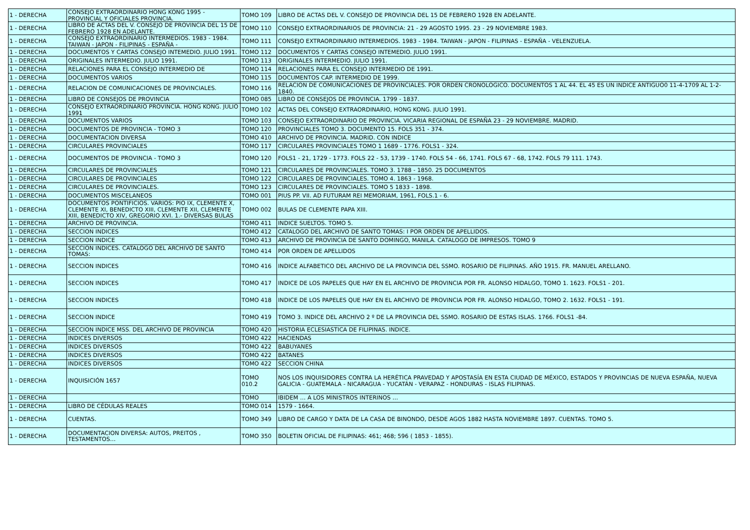| 1 - DERECHA | CONSEJO EXTRAORDINARIO HONG KONG 1995 - PROVINCIAL Y OFICIALES PROVINCIA. | TOMO 109 | LIBRO DE ACTAS DEL V. CONSEJO DE PROVINCIA DEL 15 DE FEBRERO 1928 EN ADELANTE. |
| 1 - DERECHA | LIBRO DE ACTAS DEL V. CONSEJO DE PROVINCIA DEL 15 DE FEBRERO 1928 EN ADELANTE. | TOMO 110 | CONSEJO EXTRAORDINARIOS DE PROVINCIA: 21 - 29 AGOSTO 1995. 23 - 29 NOVIEMBRE 1983. |
| 1 - DERECHA | CONSEJO EXTRAORDINARIO INTERMEDIOS. 1983 - 1984. TAIWAN - JAPON - FILIPINAS - ESPAÑA - | TOMO 111 | CONSEJO EXTRAORDINARIO INTERMEDIOS. 1983 - 1984. TAIWAN - JAPON - FILIPINAS - ESPAÑA - VELENZUELA. |
| 1 - DERECHA | DOCUMENTOS Y CARTAS CONSEJO INTEMEDIO. JULIO 1991. | TOMO 112 | DOCUMENTOS Y CARTAS CONSEJO INTEMEDIO. JULIO 1991. |
| 1 - DERECHA | ORIGINALES INTERMEDIO. JULIO 1991. | TOMO 113 | ORIGINALES INTERMEDIO. JULIO 1991. |
| 1 - DERECHA | RELACIONES PARA EL CONSEJO INTERMEDIO DE | TOMO 114 | RELACIONES PARA EL CONSEJO INTERMEDIO DE 1991. |
| 1 - DERECHA | DOCUMENTOS VARIOS | TOMO 115 | DOCUMENTOS CAP. INTERMEDIO DE 1999. |
| 1 - DERECHA | RELACION DE COMUNICACIONES DE PROVINCIALES. | TOMO 116 | RELACION DE COMUNICACIONES DE PROVINCIALES. POR ORDEN CRONOLOGICO. DOCUMENTOS 1 AL 44. EL 45 ES UN INDICE ANTIGUO0 11-4-1709 AL 1-2-1840. |
| 1 - DERECHA | LIBRO DE CONSEJOS DE PROVINCIA | TOMO 085 | LIBRO DE CONSEJOS DE PROVINCIA. 1799 - 1837. |
| 1 - DERECHA | CONSEJO EXTRAORDINARIO PROVINCIA. HONG KONG. JULIO 1991 | TOMO 102 | ACTAS DEL CONSEJO EXTRAORDINARIO, HONG KONG. JULIO 1991. |
| 1 - DERECHA | DOCUMENTOS VARIOS | TOMO 103 | CONSEJO EXTRAORDINARIO DE PROVINCIA. VICARIA REGIONAL DE ESPAÑA 23 - 29 NOVIEMBRE. MADRID. |
| 1 - DERECHA | DOCUMENTOS DE PROVINCIA - TOMO 3 | TOMO 120 | PROVINCIALES TOMO 3. DOCUMENTO 15. FOLS 351 - 374. |
| 1 - DERECHA | DOCUMENTACION DIVERSA | TOMO 410 | ARCHIVO DE PROVINCIA. MADRID. CON INDICE |
| 1 - DERECHA | CIRCULARES PROVINCIALES | TOMO 117 | CIRCULARES PROVINCIALES TOMO 1 1689 - 1776. FOLS1 - 324. |
| 1 - DERECHA | DOCUMENTOS DE PROVINCIA - TOMO 3 | TOMO 120 | FOLS1 - 21, 1729 - 1773. FOLS 22 - 53, 1739 - 1740. FOLS 54 - 66, 1741. FOLS 67 - 68, 1742. FOLS 79 111. 1743. |
| 1 - DERECHA | CIRCULARES DE PROVINCIALES | TOMO 121 | CIRCULARES DE PROVINCIALES. TOMO 3. 1788 - 1850. 25 DOCUMENTOS |
| 1 - DERECHA | CIRCULARES DE PROVINCIALES | TOMO 122 | CIRCULARES DE PROVINCIALES. TOMO 4. 1863 - 1968. |
| 1 - DERECHA | CIRCULARES DE PROVINCIALES. | TOMO 123 | CIRCULARES DE PROVINCIALES. TOMO 5 1833 - 1898. |
| 1 - DERECHA | DOCUMENTOS MISCELANEOS | TOMO 001 | PIUS PP. VII. AD FUTURAM REI MEMORIAM, 1961, FOLS.1 - 6. |
| 1 - DERECHA | DOCUMENTOS PONTIFICIOS. VARIOS: PIO IX, CLEMENTE X, CLEMENTE XI, BENEDICTO XIII, CLEMENTE XII, CLEMENTE XIII, BENEDICTO XIV, GREGORIO XVI. 1.- DIVERSAS BULAS | TOMO 002 | BULAS DE CLEMENTE PAPA XIII. |
| 1 - DERECHA | ARCHIVO DE PROVINCIA. | TOMO 411 | INDICE SUELTOS. TOMO 5. |
| 1 - DERECHA | SECCION INDICES | TOMO 412 | CATALOGO DEL ARCHIVO DE SANTO TOMAS: I POR ORDEN DE APELLIDOS. |
| 1 - DERECHA | SECCION INDICE | TOMO 413 | ARCHIVO DE PROVINCIA DE SANTO DOMINGO, MANILA. CATALOGO DE IMPRESOS. TOMO 9 |
| 1 - DERECHA | SECCION INDICES. CATALOGO DEL ARCHIVO DE SANTO TOMAS: | TOMO 414 | POR ORDEN DE APELLIDOS |
| 1 - DERECHA | SECCION INDICES | TOMO 416 | INDICE ALFABETICO DEL ARCHIVO DE LA PROVINCIA DEL SSMO. ROSARIO DE FILIPINAS. AÑO 1915. FR. MANUEL ARELLANO. |
| 1 - DERECHA | SECCION INDICES | TOMO 417 | INDICE DE LOS PAPELES QUE HAY EN EL ARCHIVO DE PROVINCIA POR FR. ALONSO HIDALGO, TOMO 1. 1623. FOLS1 - 201. |
| 1 - DERECHA | SECCION INDICES | TOMO 418 | INDICE DE LOS PAPELES QUE HAY EN EL ARCHIVO DE PROVINCIA POR FR. ALONSO HIDALGO, TOMO 2. 1632. FOLS1 - 191. |
| 1 - DERECHA | SECCION INDICE | TOMO 419 | TOMO 3. INDICE DEL ARCHIVO 2 º DE LA PROVINCIA DEL SSMO. ROSARIO DE ESTAS ISLAS. 1766. FOLS1 -84. |
| 1 - DERECHA | SECCION INDICE MSS. DEL ARCHIVO DE PROVINCIA | TOMO 420 | HISTORIA ECLESIASTICA DE FILIPINAS. INDICE. |
| 1 - DERECHA | INDICES DIVERSOS | TOMO 422 | HACIENDAS |
| 1 - DERECHA | INDICES DIVERSOS | TOMO 422 | BABUYANES |
| 1 - DERECHA | INDICES DIVERSOS | TOMO 422 | BATANES |
| 1 - DERECHA | INDICES DIVERSOS | TOMO 422 | SECCION CHINA |
| 1 - DERECHA | INQUISICIÓN 1657 | TOMO 010.2 | NOS LOS INQUISIDORES CONTRA LA HERÉTICA PRAVEDAD Y APOSTASÍA EN ESTA CIUDAD DE MÉXICO, ESTADOS Y PROVINCIAS DE NUEVA ESPAÑA, NUEVA GALICIA - GUATEMALA - NICARAGUA - YUCATÁN - VERAPAZ - HONDURAS - ISLAS FILIPINAS. |
| 1 - DERECHA | | TOMO | IBIDEM … A LOS MINISTROS INTERINOS … |
| 1 - DERECHA | LIBRO DE CÉDULAS REALES | TOMO 014 | 1579 - 1664. |
| 1 - DERECHA | CUENTAS. | TOMO 349 | LIBRO DE CARGO Y DATA DE LA CASA DE BINONDO, DESDE AGOS 1882 HASTA NOVIEMBRE 1897. CUENTAS. TOMO 5. |
| 1 - DERECHA | DOCUMENTACION DIVERSA: AUTOS, PREITOS , TESTAMENTOS… | TOMO 350 | BOLETIN OFICIAL DE FILIPINAS: 461; 468; 596 ( 1853 - 1855). |